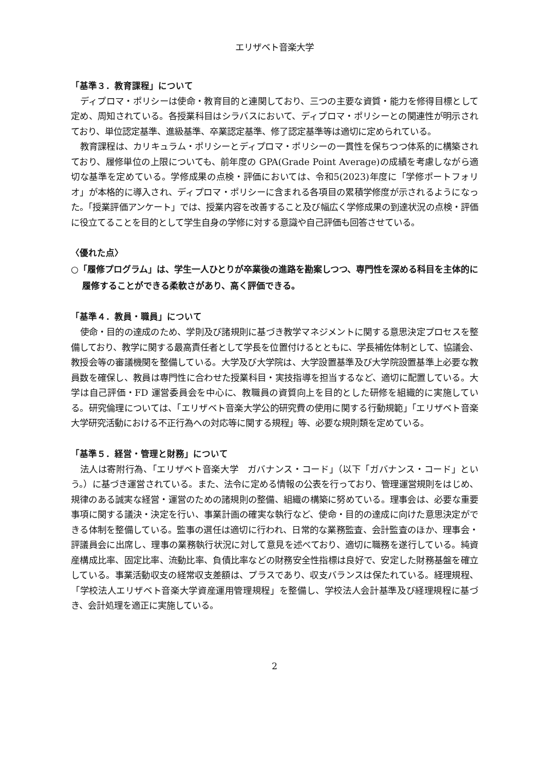エリザベト音楽大学
「基準３．教育課程」について
ディプロマ・ポリシーは使命・教育目的と連関しており、三つの主要な資質・能力を修得目標として定め、周知されている。各授業科目はシラバスにおいて、ディプロマ・ポリシーとの関連性が明示されており、単位認定基準、進級基準、卒業認定基準、修了認定基準等は適切に定められている。
教育課程は、カリキュラム・ポリシーとディプロマ・ポリシーの一貫性を保ちつつ体系的に構築されており、履修単位の上限についても、前年度の GPA(Grade Point Average)の成績を考慮しながら適切な基準を定めている。学修成果の点検・評価においては、令和5(2023)年度に「学修ポートフォリオ」が本格的に導入され、ディプロマ・ポリシーに含まれる各項目の累積学修度が示されるようになった。「授業評価アンケート」では、授業内容を改善すること及び幅広く学修成果の到達状況の点検・評価に役立てることを目的として学生自身の学修に対する意識や自己評価も回答させている。
〈優れた点〉
○「履修プログラム」は、学生一人ひとりが卒業後の進路を勘案しつつ、専門性を深める科目を主体的に履修することができる柔軟さがあり、高く評価できる。
「基準４．教員・職員」について
使命・目的の達成のため、学則及び諸規則に基づき教学マネジメントに関する意思決定プロセスを整備しており、教学に関する最高責任者として学長を位置付けるとともに、学長補佐体制として、協議会、教授会等の審議機関を整備している。大学及び大学院は、大学設置基準及び大学院設置基準上必要な教員数を確保し、教員は専門性に合わせた授業科目・実技指導を担当するなど、適切に配置している。大学は自己評価・FD 運営委員会を中心に、教職員の資質向上を目的とした研修を組織的に実施している。研究倫理については、「エリザベト音楽大学公的研究費の使用に関する行動規範」「エリザベト音楽大学研究活動における不正行為への対応等に関する規程」等、必要な規則類を定めている。
「基準５．経営・管理と財務」について
法人は寄附行為、「エリザベト音楽大学　ガバナンス・コード」（以下「ガバナンス・コード」という。）に基づき運営されている。また、法令に定める情報の公表を行っており、管理運営規則をはじめ、規律のある誠実な経営・運営のための諸規則の整備、組織の構築に努めている。理事会は、必要な重要事項に関する議決・決定を行い、事業計画の確実な執行など、使命・目的の達成に向けた意思決定ができる体制を整備している。監事の選任は適切に行われ、日常的な業務監査、会計監査のほか、理事会・評議員会に出席し、理事の業務執行状況に対して意見を述べており、適切に職務を遂行している。純資産構成比率、固定比率、流動比率、負債比率などの財務安全性指標は良好で、安定した財務基盤を確立している。事業活動収支の経常収支差額は、プラスであり、収支バランスは保たれている。経理規程、「学校法人エリザベト音楽大学資産運用管理規程」を整備し、学校法人会計基準及び経理規程に基づき、会計処理を適正に実施している。
2